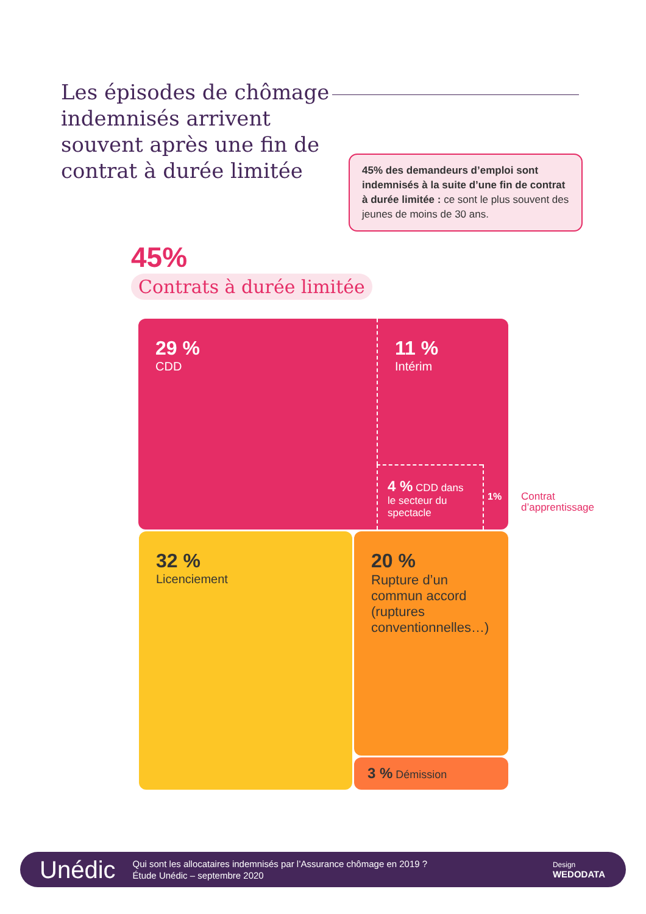Les épisodes de chômage indemnisés arrivent souvent après une fin de contrat à durée limitée
45% des demandeurs d’emploi sont indemnisés à la suite d’une fin de contrat à durée limitée : ce sont le plus souvent des jeunes de moins de 30 ans.
45%
Contrats à durée limitée
29 %
CDD
11 %
Intérim
4 % CDD dans le secteur du spectacle
1%
Contrat
d’apprentissage
32 %
Licenciement
20 %
Rupture d’un commun accord (ruptures conventionnelles…)
3 % Démission
Unédic Qui sont les allocataires indemnisés par l’Assurance chômage en 2019 ?
Étude Unédic – septembre 2020 Design
WEDODATA